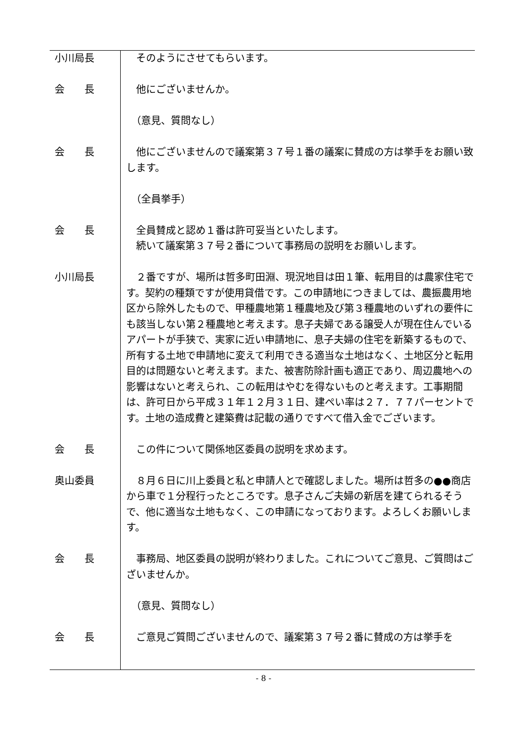小川局長 　そのようにさせてもらいます。
会　　長 　他にございませんか。
　（意見、質問なし）
会　　長 　他にございませんので議案第３７号１番の議案に賛成の方は挙手をお願い致します。
　（全員挙手）
会　　長 　全員賛成と認め１番は許可妥当といたします。
　続いて議案第３７号２番について事務局の説明をお願いします。
小川局長 　２番ですが、場所は哲多町田淵、現況地目は田１筆、転用目的は農家住宅です。契約の種類ですが使用貸借です。この申請地につきましては、農振農用地区から除外したもので、甲種農地第１種農地及び第３種農地のいずれの要件にも該当しない第２種農地と考えます。息子夫婦である譲受人が現在住んでいるアパートが手狭で、実家に近い申請地に、息子夫婦の住宅を新築するもので、所有する土地で申請地に変えて利用できる適当な土地はなく、土地区分と転用目的は問題ないと考えます。また、被害防除計画も適正であり、周辺農地への影響はないと考えられ、この転用はやむを得ないものと考えます。工事期間は、許可日から平成３１年１２月３１日、建ぺい率は２７．７７パーセントです。土地の造成費と建築費は記載の通りですべて借入金でございます。
会　　長 　この件について関係地区委員の説明を求めます。
奥山委員 　８月６日に川上委員と私と申請人とで確認しました。場所は哲多の●●商店から車で１分程行ったところです。息子さんご夫婦の新居を建てられるそうで、他に適当な土地もなく、この申請になっております。よろしくお願いします。
会　　長 　事務局、地区委員の説明が終わりました。これについてご意見、ご質問はございませんか。
　（意見、質問なし）
会　　長 　ご意見ご質問ございませんので、議案第３７号２番に賛成の方は挙手を
- 8 -